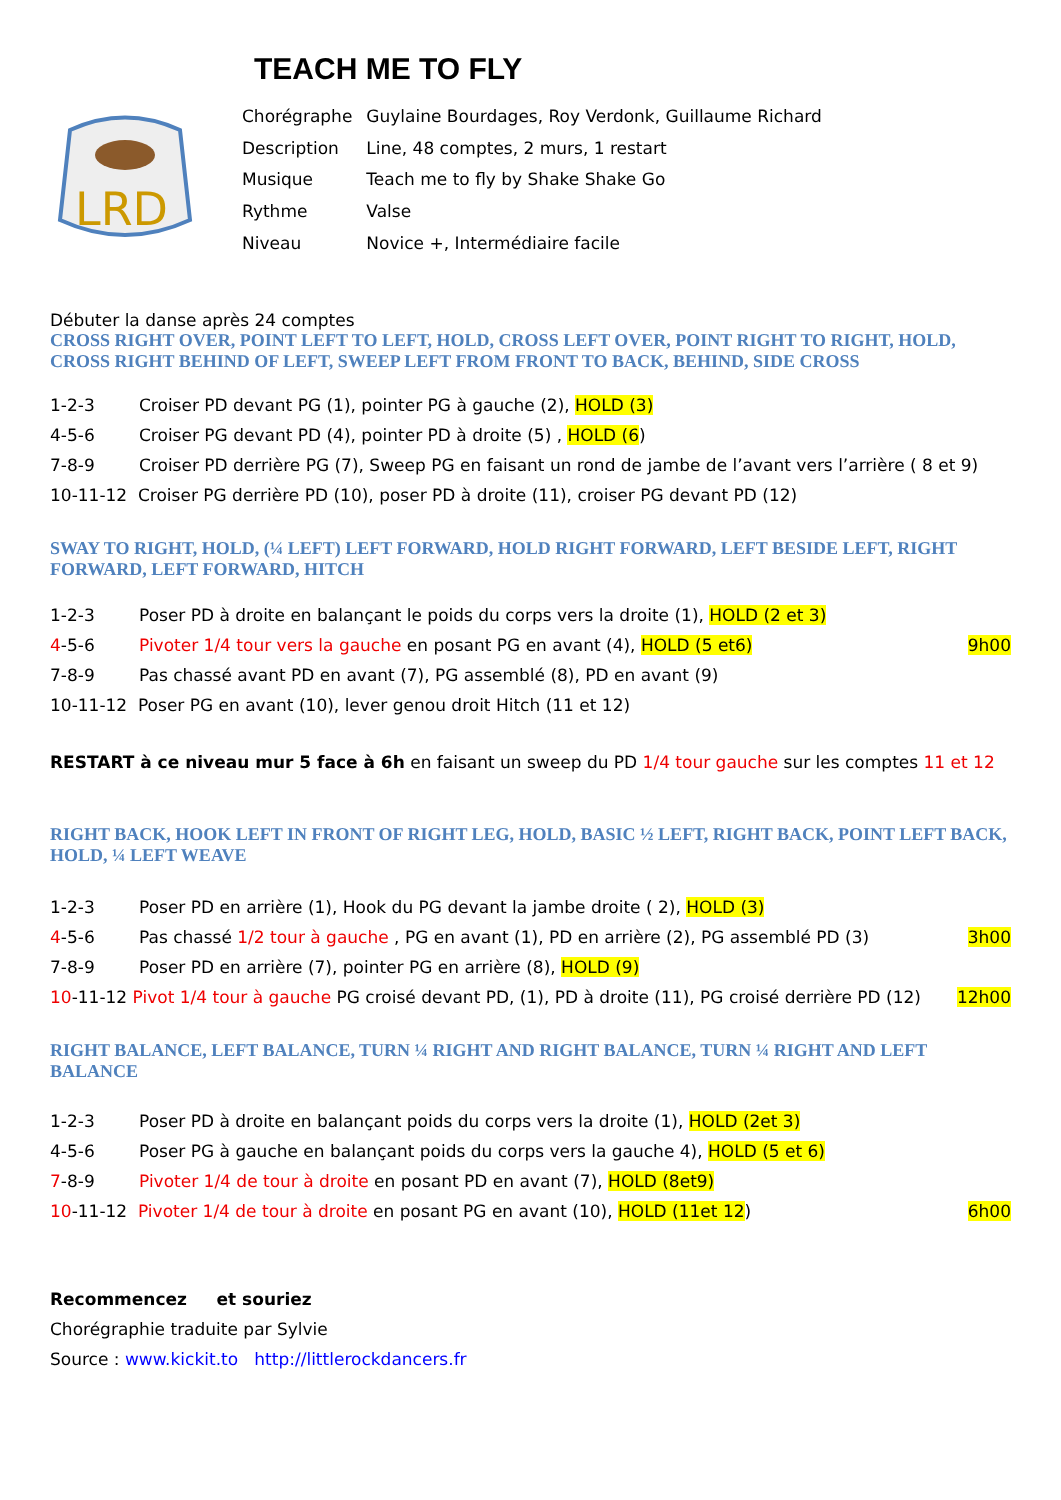TEACH ME TO FLY
LRD
| Chorégraphe | Guylaine Bourdages, Roy Verdonk, Guillaume Richard |
| Description | Line, 48 comptes, 2 murs, 1 restart |
| Musique | Teach me to fly by Shake Shake Go |
| Rythme | Valse |
| Niveau | Novice +, Intermédiaire facile |
Débuter la danse après 24 comptes
CROSS RIGHT OVER, POINT LEFT TO LEFT, HOLD, CROSS LEFT OVER, POINT RIGHT TO RIGHT, HOLD, CROSS RIGHT BEHIND OF LEFT, SWEEP LEFT FROM FRONT TO BACK, BEHIND, SIDE CROSS
1-2-3 Croiser PD devant PG (1), pointer PG à gauche (2), HOLD (3)
4-5-6 Croiser PG devant PD (4), pointer PD à droite (5) , HOLD (6)
7-8-9 Croiser PD derrière PG (7), Sweep PG en faisant un rond de jambe de l’avant vers l’arrière ( 8 et 9)
10-11-12 Croiser PG derrière PD (10), poser PD à droite (11), croiser PG devant PD (12)
SWAY TO RIGHT, HOLD, (¼ LEFT) LEFT FORWARD, HOLD RIGHT FORWARD, LEFT BESIDE LEFT, RIGHT FORWARD, LEFT FORWARD, HITCH
1-2-3 Poser PD à droite en balançant le poids du corps vers la droite (1), HOLD (2 et 3)
4-5-6 Pivoter 1/4 tour vers la gauche en posant PG en avant (4), HOLD (5 et6) 9h00
7-8-9 Pas chassé avant PD en avant (7), PG assemblé (8), PD en avant (9)
10-11-12 Poser PG en avant (10), lever genou droit Hitch (11 et 12)
RESTART à ce niveau mur 5 face à 6h en faisant un sweep du PD 1/4 tour gauche sur les comptes 11 et 12
RIGHT BACK, HOOK LEFT IN FRONT OF RIGHT LEG, HOLD, BASIC ½ LEFT, RIGHT BACK, POINT LEFT BACK, HOLD, ¼ LEFT WEAVE
1-2-3 Poser PD en arrière (1), Hook du PG devant la jambe droite ( 2), HOLD (3)
4-5-6 Pas chassé 1/2 tour à gauche , PG en avant (1), PD en arrière (2), PG assemblé PD (3) 3h00
7-8-9 Poser PD en arrière (7), pointer PG en arrière (8), HOLD (9)
10-11-12 Pivot 1/4 tour à gauche PG croisé devant PD, (1), PD à droite (11), PG croisé derrière PD (12) 12h00
RIGHT BALANCE, LEFT BALANCE, TURN ¼ RIGHT AND RIGHT BALANCE, TURN ¼ RIGHT AND LEFT BALANCE
1-2-3 Poser PD à droite en balançant poids du corps vers la droite (1), HOLD (2et 3)
4-5-6 Poser PG à gauche en balançant poids du corps vers la gauche 4), HOLD (5 et 6)
7-8-9 Pivoter 1/4 de tour à droite en posant PD en avant (7), HOLD (8et9)
10-11-12 Pivoter 1/4 de tour à droite en posant PG en avant (10), HOLD (11et 12) 6h00
Recommencez et souriez
Chorégraphie traduite par Sylvie
Source : www.kickit.to http://littlerockdancers.fr